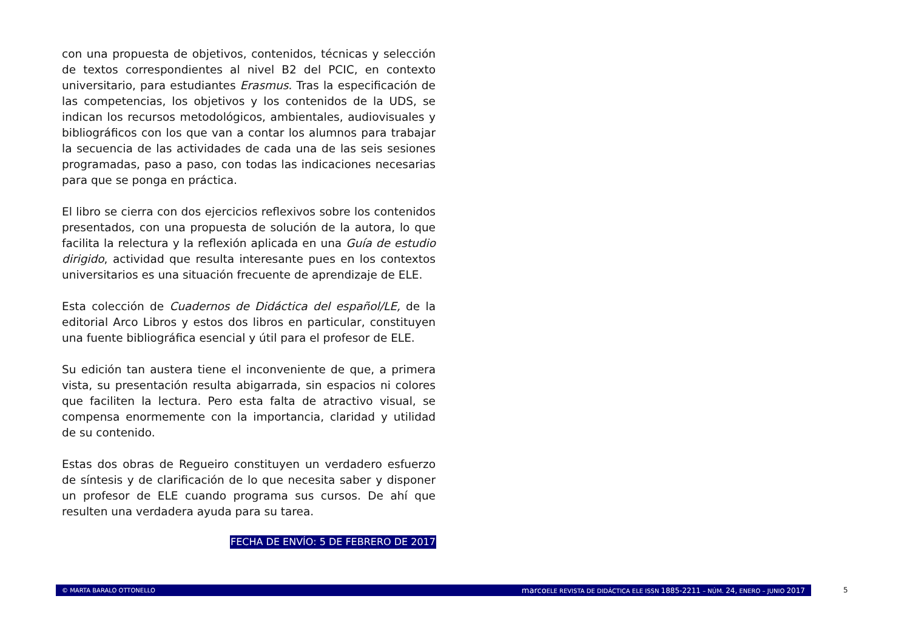con una propuesta de objetivos, contenidos, técnicas y selección de textos correspondientes al nivel B2 del PCIC, en contexto universitario, para estudiantes Erasmus. Tras la especificación de las competencias, los objetivos y los contenidos de la UDS, se indican los recursos metodológicos, ambientales, audiovisuales y bibliográficos con los que van a contar los alumnos para trabajar la secuencia de las actividades de cada una de las seis sesiones programadas, paso a paso, con todas las indicaciones necesarias para que se ponga en práctica.
El libro se cierra con dos ejercicios reflexivos sobre los contenidos presentados, con una propuesta de solución de la autora, lo que facilita la relectura y la reflexión aplicada en una Guía de estudio dirigido, actividad que resulta interesante pues en los contextos universitarios es una situación frecuente de aprendizaje de ELE.
Esta colección de Cuadernos de Didáctica del español/LE, de la editorial Arco Libros y estos dos libros en particular, constituyen una fuente bibliográfica esencial y útil para el profesor de ELE.
Su edición tan austera tiene el inconveniente de que, a primera vista, su presentación resulta abigarrada, sin espacios ni colores que faciliten la lectura. Pero esta falta de atractivo visual, se compensa enormemente con la importancia, claridad y utilidad de su contenido.
Estas dos obras de Regueiro constituyen un verdadero esfuerzo de síntesis y de clarificación de lo que necesita saber y disponer un profesor de ELE cuando programa sus cursos. De ahí que resulten una verdadera ayuda para su tarea.
FECHA DE ENVÍO: 5 DE FEBRERO DE 2017
© MARTA BARALO OTTONELLO marco ELE REVISTA DE DIDÁCTICA ELE ISSN 1885-2211 – NÚM. 24, ENERO – JUNIO 2017 5